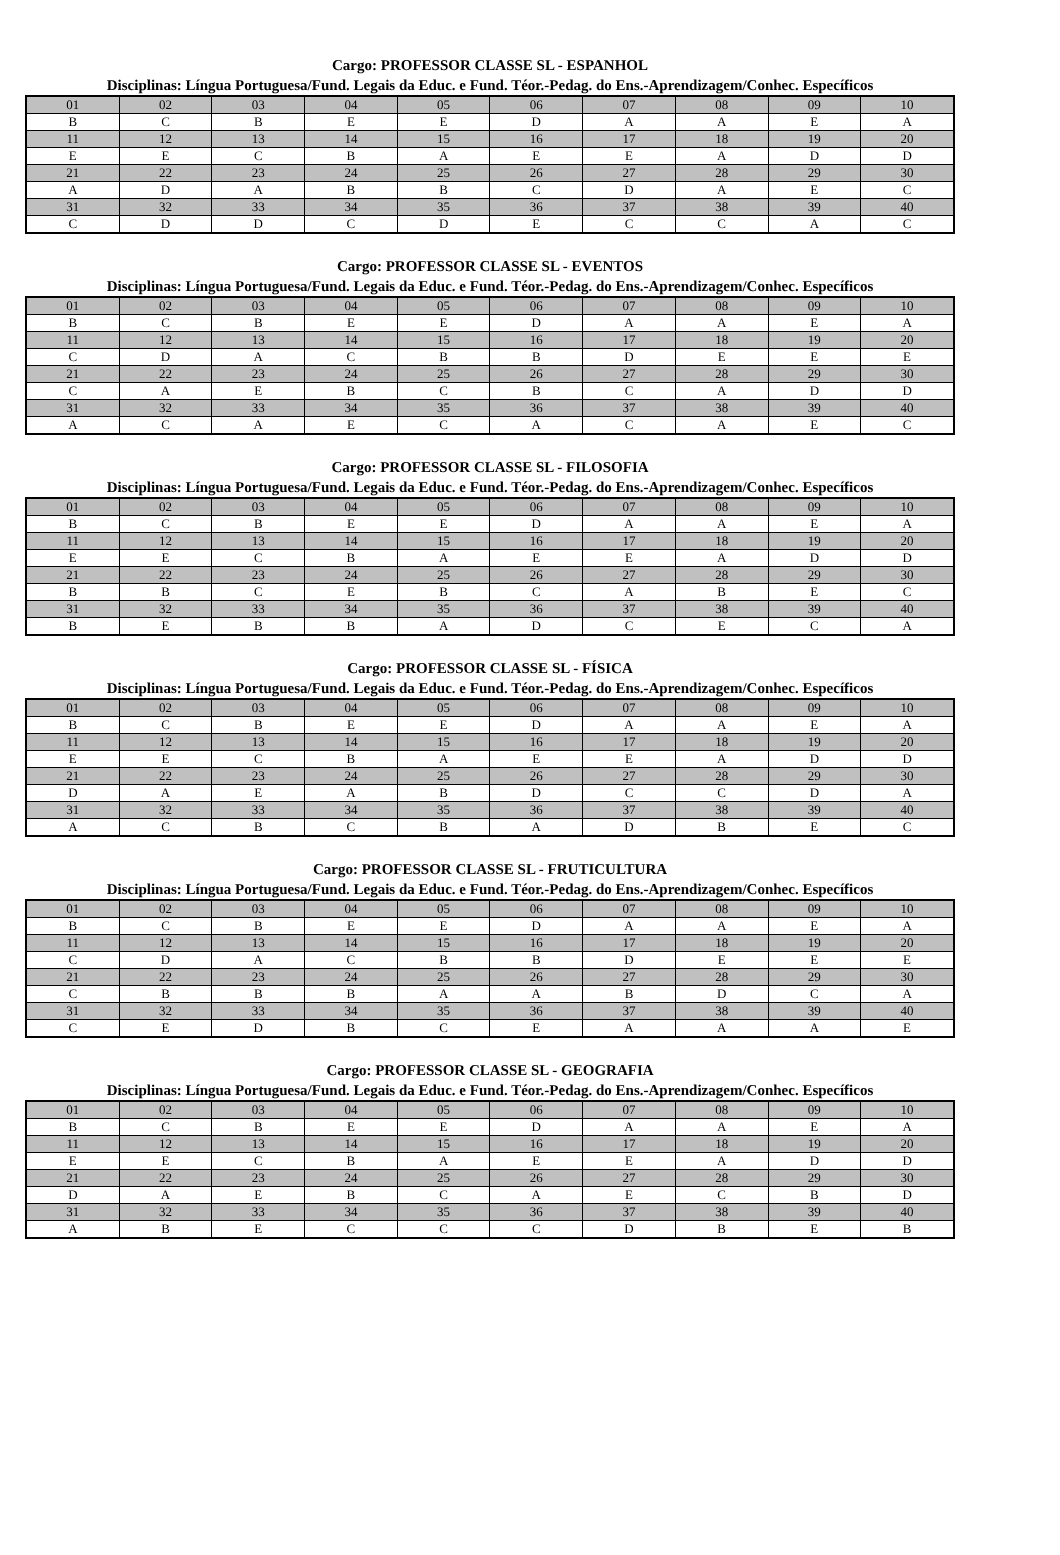Cargo: PROFESSOR CLASSE SL - ESPANHOL
Disciplinas: Língua Portuguesa/Fund. Legais da Educ. e Fund. Téor.-Pedag. do Ens.-Aprendizagem/Conhec. Específicos
| 01 | 02 | 03 | 04 | 05 | 06 | 07 | 08 | 09 | 10 |
| B | C | B | E | E | D | A | A | E | A |
| 11 | 12 | 13 | 14 | 15 | 16 | 17 | 18 | 19 | 20 |
| E | E | C | B | A | E | E | A | D | D |
| 21 | 22 | 23 | 24 | 25 | 26 | 27 | 28 | 29 | 30 |
| A | D | A | B | B | C | D | A | E | C |
| 31 | 32 | 33 | 34 | 35 | 36 | 37 | 38 | 39 | 40 |
| C | D | D | C | D | E | C | C | A | C |
Cargo: PROFESSOR CLASSE SL - EVENTOS
Disciplinas: Língua Portuguesa/Fund. Legais da Educ. e Fund. Téor.-Pedag. do Ens.-Aprendizagem/Conhec. Específicos
| 01 | 02 | 03 | 04 | 05 | 06 | 07 | 08 | 09 | 10 |
| B | C | B | E | E | D | A | A | E | A |
| 11 | 12 | 13 | 14 | 15 | 16 | 17 | 18 | 19 | 20 |
| C | D | A | C | B | B | D | E | E | E |
| 21 | 22 | 23 | 24 | 25 | 26 | 27 | 28 | 29 | 30 |
| C | A | E | B | C | B | C | A | D | D |
| 31 | 32 | 33 | 34 | 35 | 36 | 37 | 38 | 39 | 40 |
| A | C | A | E | C | A | C | A | E | C |
Cargo: PROFESSOR CLASSE SL - FILOSOFIA
Disciplinas: Língua Portuguesa/Fund. Legais da Educ. e Fund. Téor.-Pedag. do Ens.-Aprendizagem/Conhec. Específicos
| 01 | 02 | 03 | 04 | 05 | 06 | 07 | 08 | 09 | 10 |
| B | C | B | E | E | D | A | A | E | A |
| 11 | 12 | 13 | 14 | 15 | 16 | 17 | 18 | 19 | 20 |
| E | E | C | B | A | E | E | A | D | D |
| 21 | 22 | 23 | 24 | 25 | 26 | 27 | 28 | 29 | 30 |
| B | B | C | E | B | C | A | B | E | C |
| 31 | 32 | 33 | 34 | 35 | 36 | 37 | 38 | 39 | 40 |
| B | E | B | B | A | D | C | E | C | A |
Cargo: PROFESSOR CLASSE SL - FÍSICA
Disciplinas: Língua Portuguesa/Fund. Legais da Educ. e Fund. Téor.-Pedag. do Ens.-Aprendizagem/Conhec. Específicos
| 01 | 02 | 03 | 04 | 05 | 06 | 07 | 08 | 09 | 10 |
| B | C | B | E | E | D | A | A | E | A |
| 11 | 12 | 13 | 14 | 15 | 16 | 17 | 18 | 19 | 20 |
| E | E | C | B | A | E | E | A | D | D |
| 21 | 22 | 23 | 24 | 25 | 26 | 27 | 28 | 29 | 30 |
| D | A | E | A | B | D | C | C | D | A |
| 31 | 32 | 33 | 34 | 35 | 36 | 37 | 38 | 39 | 40 |
| A | C | B | C | B | A | D | B | E | C |
Cargo: PROFESSOR CLASSE SL - FRUTICULTURA
Disciplinas: Língua Portuguesa/Fund. Legais da Educ. e Fund. Téor.-Pedag. do Ens.-Aprendizagem/Conhec. Específicos
| 01 | 02 | 03 | 04 | 05 | 06 | 07 | 08 | 09 | 10 |
| B | C | B | E | E | D | A | A | E | A |
| 11 | 12 | 13 | 14 | 15 | 16 | 17 | 18 | 19 | 20 |
| C | D | A | C | B | B | D | E | E | E |
| 21 | 22 | 23 | 24 | 25 | 26 | 27 | 28 | 29 | 30 |
| C | B | B | B | A | A | B | D | C | A |
| 31 | 32 | 33 | 34 | 35 | 36 | 37 | 38 | 39 | 40 |
| C | E | D | B | C | E | A | A | A | E |
Cargo: PROFESSOR CLASSE SL - GEOGRAFIA
Disciplinas: Língua Portuguesa/Fund. Legais da Educ. e Fund. Téor.-Pedag. do Ens.-Aprendizagem/Conhec. Específicos
| 01 | 02 | 03 | 04 | 05 | 06 | 07 | 08 | 09 | 10 |
| B | C | B | E | E | D | A | A | E | A |
| 11 | 12 | 13 | 14 | 15 | 16 | 17 | 18 | 19 | 20 |
| E | E | C | B | A | E | E | A | D | D |
| 21 | 22 | 23 | 24 | 25 | 26 | 27 | 28 | 29 | 30 |
| D | A | E | B | C | A | E | C | B | D |
| 31 | 32 | 33 | 34 | 35 | 36 | 37 | 38 | 39 | 40 |
| A | B | E | C | C | C | D | B | E | B |